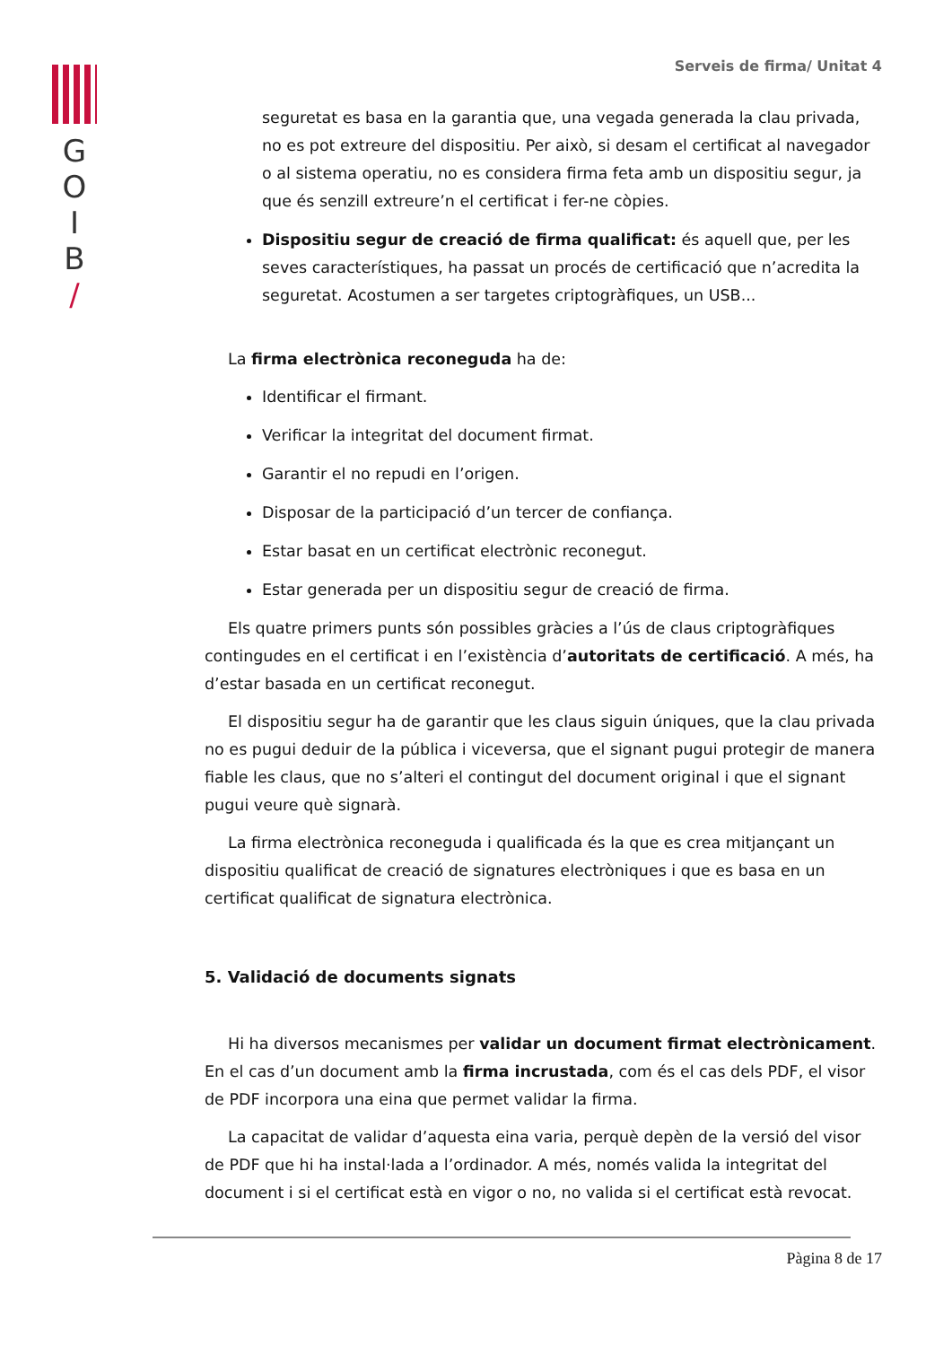G
O
I
B
/
Serveis de firma/ Unitat 4
seguretat es basa en la garantia que, una vegada generada la clau privada, no es pot extreure del dispositiu. Per això, si desam el certificat al navegador o al sistema operatiu, no es considera firma feta amb un dispositiu segur, ja que és senzill extreure’n el certificat i fer-ne còpies.
Dispositiu segur de creació de firma qualificat: és aquell que, per les seves característiques, ha passat un procés de certificació que n’acredita la seguretat. Acostumen a ser targetes criptogràfiques, un USB...
La firma electrònica reconeguda ha de:
Identificar el firmant.
Verificar la integritat del document firmat.
Garantir el no repudi en l’origen.
Disposar de la participació d’un tercer de confiança.
Estar basat en un certificat electrònic reconegut.
Estar generada per un dispositiu segur de creació de firma.
Els quatre primers punts són possibles gràcies a l’ús de claus criptogràfiques contingudes en el certificat i en l’existència d’autoritats de certificació. A més, ha d’estar basada en un certificat reconegut.
El dispositiu segur ha de garantir que les claus siguin úniques, que la clau privada no es pugui deduir de la pública i viceversa, que el signant pugui protegir de manera fiable les claus, que no s’alteri el contingut del document original i que el signant pugui veure què signarà.
La firma electrònica reconeguda i qualificada és la que es crea mitjançant un dispositiu qualificat de creació de signatures electròniques i que es basa en un certificat qualificat de signatura electrònica.
5. Validació de documents signats
Hi ha diversos mecanismes per validar un document firmat electrònicament. En el cas d’un document amb la firma incrustada, com és el cas dels PDF, el visor de PDF incorpora una eina que permet validar la firma.
La capacitat de validar d’aquesta eina varia, perquè depèn de la versió del visor de PDF que hi ha instal·lada a l’ordinador. A més, només valida la integritat del document i si el certificat està en vigor o no, no valida si el certificat està revocat.
Pàgina 8 de 17